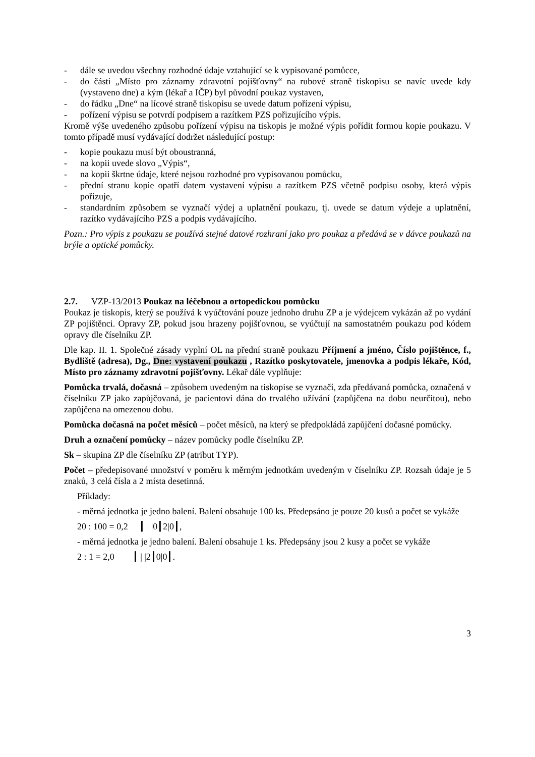- dále se uvedou všechny rozhodné údaje vztahující se k vypisované pomůcce,
- do části „Místo pro záznamy zdravotní pojišťovny“ na rubové straně tiskopisu se navíc uvede kdy (vystaveno dne) a kým (lékař a IČP) byl původní poukaz vystaven,
- do řádku „Dne“ na lícové straně tiskopisu se uvede datum pořízení výpisu,
- pořízení výpisu se potvrdí podpisem a razítkem PZS pořizujícího výpis.
Kromě výše uvedeného způsobu pořízení výpisu na tiskopis je možné výpis pořídit formou kopie poukazu. V tomto případě musí vydávající dodržet následující postup:
- kopie poukazu musí být oboustranná,
- na kopii uvede slovo „Výpis“,
- na kopii škrtne údaje, které nejsou rozhodné pro vypisovanou pomůcku,
- přední stranu kopie opatří datem vystavení výpisu a razítkem PZS včetně podpisu osoby, která výpis pořizuje,
- standardním způsobem se vyznačí výdej a uplatnění poukazu, tj. uvede se datum výdeje a uplatnění, razítko vydávajícího PZS a podpis vydávajícího.
Pozn.: Pro výpis z poukazu se používá stejné datové rozhraní jako pro poukaz a předává se v dávce poukazů na brýle a optické pomůcky.
2.7. VZP-13/2013 Poukaz na léčebnou a ortopedickou pomůcku
Poukaz je tiskopis, který se používá k vyúčtování pouze jednoho druhu ZP a je výdejcem vykázán až po vydání ZP pojištěnci. Opravy ZP, pokud jsou hrazeny pojišťovnou, se vyúčtují na samostatném poukazu pod kódem opravy dle číselníku ZP.
Dle kap. II. 1. Společné zásady vyplní OL na přední straně poukazu Příjmení a jméno, Číslo pojištěnce, f., Bydliště (adresa), Dg., Dne: vystavení poukazu , Razítko poskytovatele, jmenovka a podpis lékaře, Kód, Místo pro záznamy zdravotní pojišťovny. Lékař dále vyplňuje:
Pomůcka trvalá, dočasná – způsobem uvedeným na tiskopise se vyznačí, zda předávaná pomůcka, označená v číselníku ZP jako zapůjčovaná, je pacientovi dána do trvalého užívání (zapůjčena na dobu neurčitou), nebo zapůjčena na omezenou dobu.
Pomůcka dočasná na počet měsíců – počet měsíců, na který se předpokládá zapůjčení dočasné pomůcky.
Druh a označení pomůcky – název pomůcky podle číselníku ZP.
Sk – skupina ZP dle číselníku ZP (atribut TYP).
Počet – předepisované množství v poměru k měrným jednotkám uvedeným v číselníku ZP. Rozsah údaje je 5 znaků, 3 celá čísla a 2 místa desetinná.
Příklady:
- měrná jednotka je jedno balení. Balení obsahuje 100 ks. Předepsáno je pouze 20 kusů a počet se vykáže
20 : 100 = 0,2 ┃ | |0┃2|0┃,
- měrná jednotka je jedno balení. Balení obsahuje 1 ks. Předepsány jsou 2 kusy a počet se vykáže
2 : 1 = 2,0 ┃ | |2┃0|0┃.
3